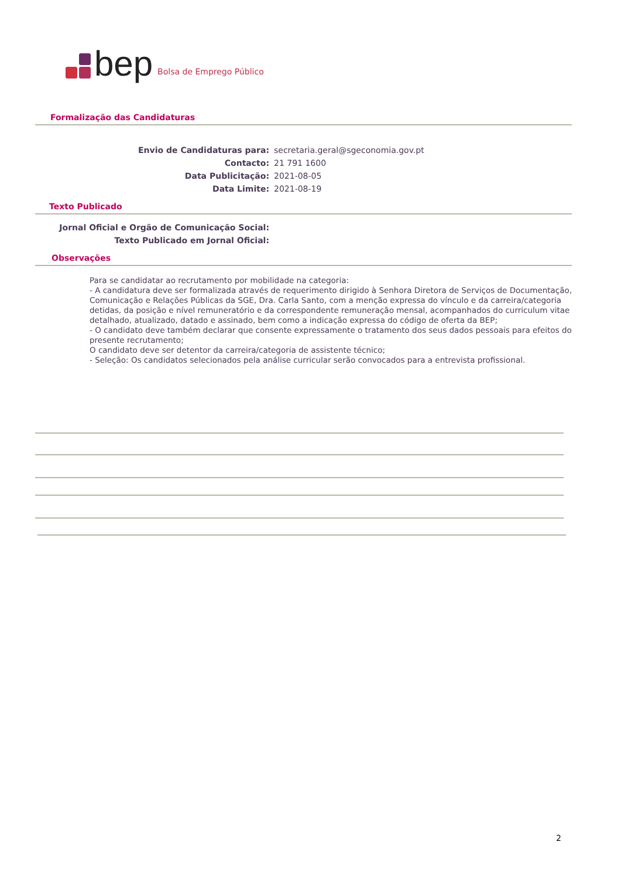bep Bolsa de Emprego Público
Formalização das Candidaturas
Envio de Candidaturas para: secretaria.geral@sgeconomia.gov.pt
Contacto: 21 791 1600
Data Publicitação: 2021-08-05
Data Limite: 2021-08-19
Texto Publicado
Jornal Oficial e Orgão de Comunicação Social:
Texto Publicado em Jornal Oficial:
Observações
Para se candidatar ao recrutamento por mobilidade na categoria:
- A candidatura deve ser formalizada através de requerimento dirigido à Senhora Diretora de Serviços de Documentação, Comunicação e Relações Públicas da SGE, Dra. Carla Santo, com a menção expressa do vínculo e da carreira/categoria detidas, da posição e nível remuneratório e da correspondente remuneração mensal, acompanhados do curriculum vitae detalhado, atualizado, datado e assinado, bem como a indicação expressa do código de oferta da BEP;
- O candidato deve também declarar que consente expressamente o tratamento dos seus dados pessoais para efeitos do presente recrutamento;
O candidato deve ser detentor da carreira/categoria de assistente técnico;
- Seleção: Os candidatos selecionados pela análise curricular serão convocados para a entrevista profissional.
2